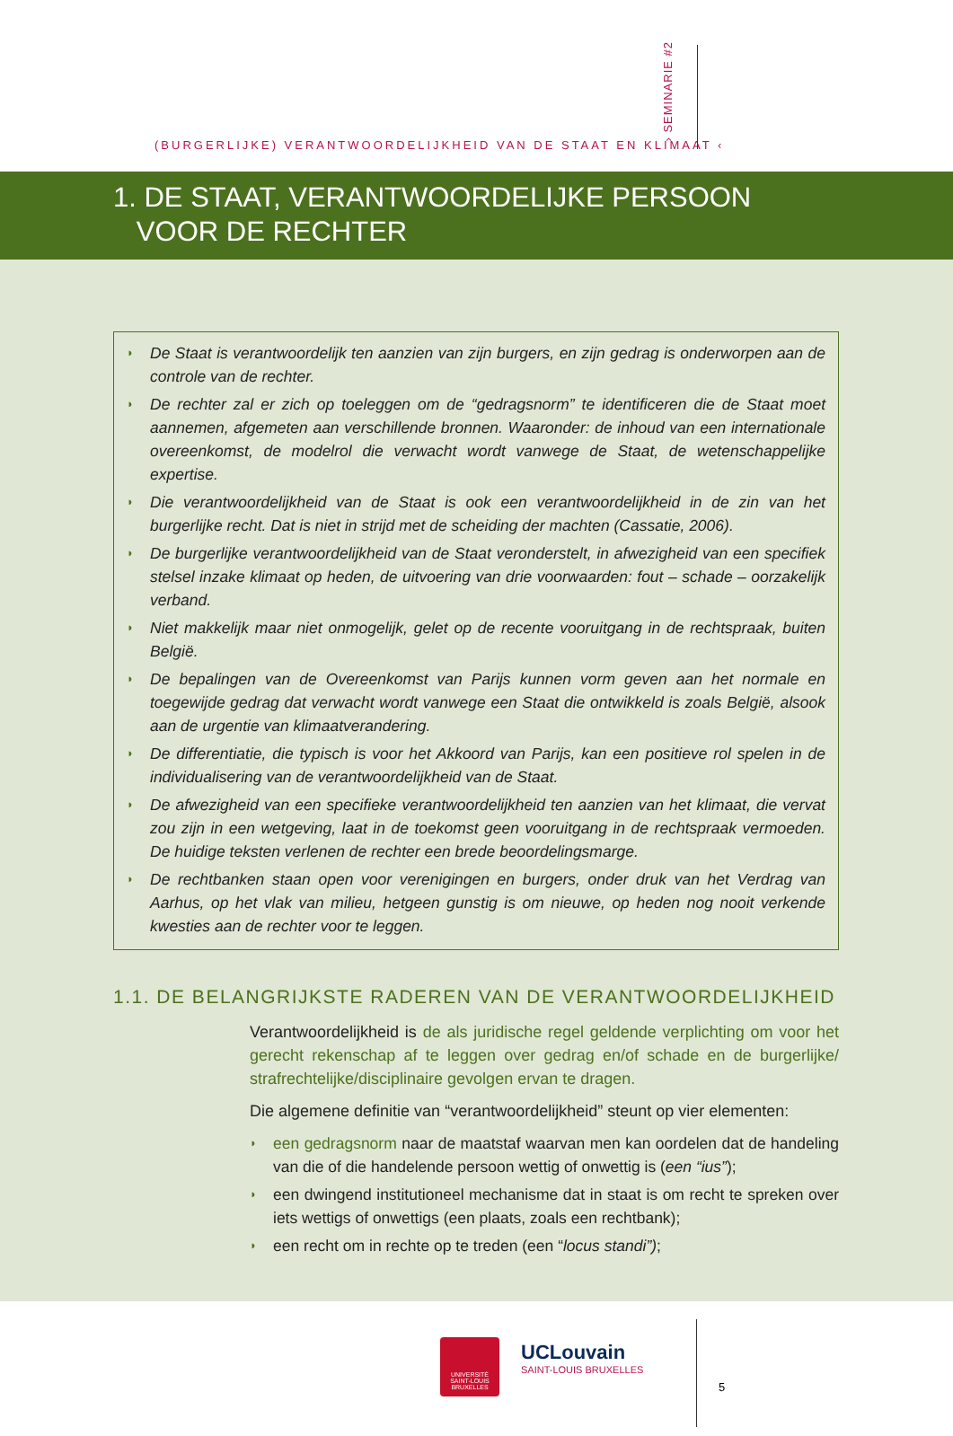(BURGERLIJKE) VERANTWOORDELIJKHEID VAN DE STAAT EN KLIMAAT ‹
› SEMINARIE #2
1. DE STAAT, VERANTWOORDELIJKE PERSOON
VOOR DE RECHTER
◗ De Staat is verantwoordelijk ten aanzien van zijn burgers, en zijn gedrag is onderworpen aan de controle van de rechter.
◗ De rechter zal er zich op toeleggen om de “gedragsnorm” te identificeren die de Staat moet aannemen, afgemeten aan verschillende bronnen. Waaronder: de inhoud van een internationale overeenkomst, de modelrol die verwacht wordt vanwege de Staat, de wetenschappelijke expertise.
◗ Die verantwoordelijkheid van de Staat is ook een verantwoordelijkheid in de zin van het burgerlijke recht. Dat is niet in strijd met de scheiding der machten (Cassatie, 2006).
◗ De burgerlijke verantwoordelijkheid van de Staat veronderstelt, in afwezigheid van een specifiek stelsel inzake klimaat op heden, de uitvoering van drie voorwaarden: fout – schade – oorzakelijk verband.
◗ Niet makkelijk maar niet onmogelijk, gelet op de recente vooruitgang in de rechtspraak, buiten België.
◗ De bepalingen van de Overeenkomst van Parijs kunnen vorm geven aan het normale en toegewijde gedrag dat verwacht wordt vanwege een Staat die ontwikkeld is zoals België, alsook aan de urgentie van klimaatverandering.
◗ De differentiatie, die typisch is voor het Akkoord van Parijs, kan een positieve rol spelen in de individualisering van de verantwoordelijkheid van de Staat.
◗ De afwezigheid van een specifieke verantwoordelijkheid ten aanzien van het klimaat, die vervat zou zijn in een wetgeving, laat in de toekomst geen vooruitgang in de rechtspraak vermoeden. De huidige teksten verlenen de rechter een brede beoordelingsmarge.
◗ De rechtbanken staan open voor verenigingen en burgers, onder druk van het Verdrag van Aarhus, op het vlak van milieu, hetgeen gunstig is om nieuwe, op heden nog nooit verkende kwesties aan de rechter voor te leggen.
1.1. DE BELANGRIJKSTE RADEREN VAN DE VERANTWOORDELIJKHEID
Verantwoordelijkheid is de als juridische regel geldende verplichting om voor het gerecht rekenschap af te leggen over gedrag en/of schade en de burgerlijke/ strafrechtelijke/disciplinaire gevolgen ervan te dragen.
Die algemene definitie van “verantwoordelijkheid” steunt op vier elementen:
◗ een gedragsnorm naar de maatstaf waarvan men kan oordelen dat de handeling van die of die handelende persoon wettig of onwettig is (een “ius”);
◗ een dwingend institutioneel mechanisme dat in staat is om recht te spreken over iets wettigs of onwettigs (een plaats, zoals een rechtbank);
◗ een recht om in rechte op te treden (een “locus standi”);
UNIVERSITÉ
SAINT-LOUIS
BRUXELLES
UCLouvain
SAINT-LOUIS BRUXELLES
5